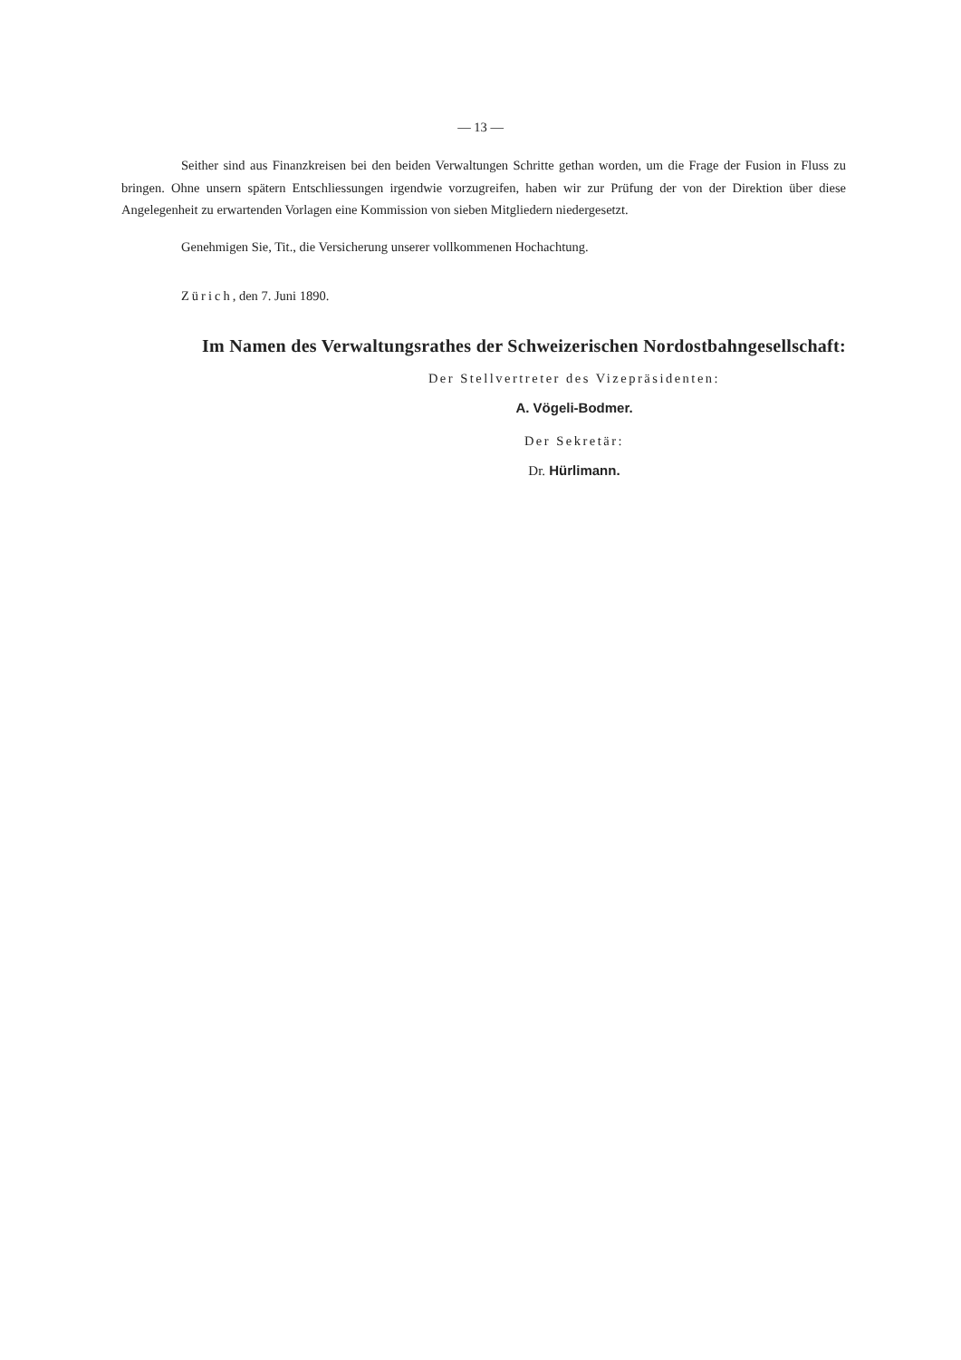— 13 —
Seither sind aus Finanzkreisen bei den beiden Verwaltungen Schritte gethan worden, um die Frage der Fusion in Fluss zu bringen. Ohne unsern spätern Entschliessungen irgendwie vorzugreifen, haben wir zur Prüfung der von der Direktion über diese Angelegenheit zu erwartenden Vorlagen eine Kommission von sieben Mitgliedern niedergesetzt.
Genehmigen Sie, Tit., die Versicherung unserer vollkommenen Hochachtung.
Zürich, den 7. Juni 1890.
Im Namen des Verwaltungsrathes der Schweizerischen Nordostbahngesellschaft:
Der Stellvertreter des Vizepräsidenten:
A. Vögeli-Bodmer.
Der Sekretär:
Dr. Hürlimann.